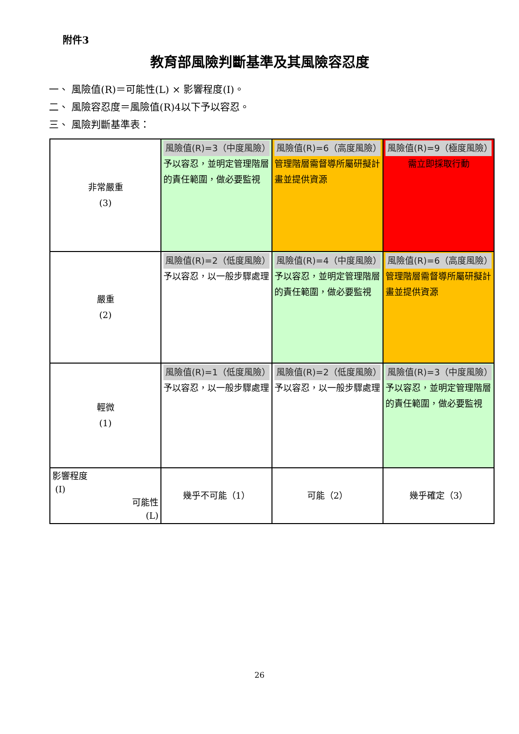附件3
教育部風險判斷基準及其風險容忍度
一、 風險值(R)＝可能性(L) × 影響程度(I)。
二、 風險容忍度＝風險值(R)4以下予以容忍。
三、 風險判斷基準表：
| 非常嚴重 (3) | 風險值(R)=3（中度風險） 予以容忍，並明定管理階層的責任範圍，做必要監視 | 風險值(R)=6（高度風險） 管理階層需督導所屬研擬計畫並提供資源 | 風險值(R)=9（極度風險） 需立即採取行動 |
| 嚴重 (2) | 風險值(R)=2（低度風險） 予以容忍，以一般步驟處理 | 風險值(R)=4（中度風險） 予以容忍，並明定管理階層的責任範圍，做必要監視 | 風險值(R)=6（高度風險） 管理階層需督導所屬研擬計畫並提供資源 |
| 輕微 (1) | 風險值(R)=1（低度風險） 予以容忍，以一般步驟處理 | 風險值(R)=2（低度風險） 予以容忍，以一般步驟處理 | 風險值(R)=3（中度風險） 予以容忍，並明定管理階層的責任範圍，做必要監視 |
| 影響程度 (I) 可能性 (L) | 幾乎不可能（1） | 可能（2） | 幾乎確定（3） |
26